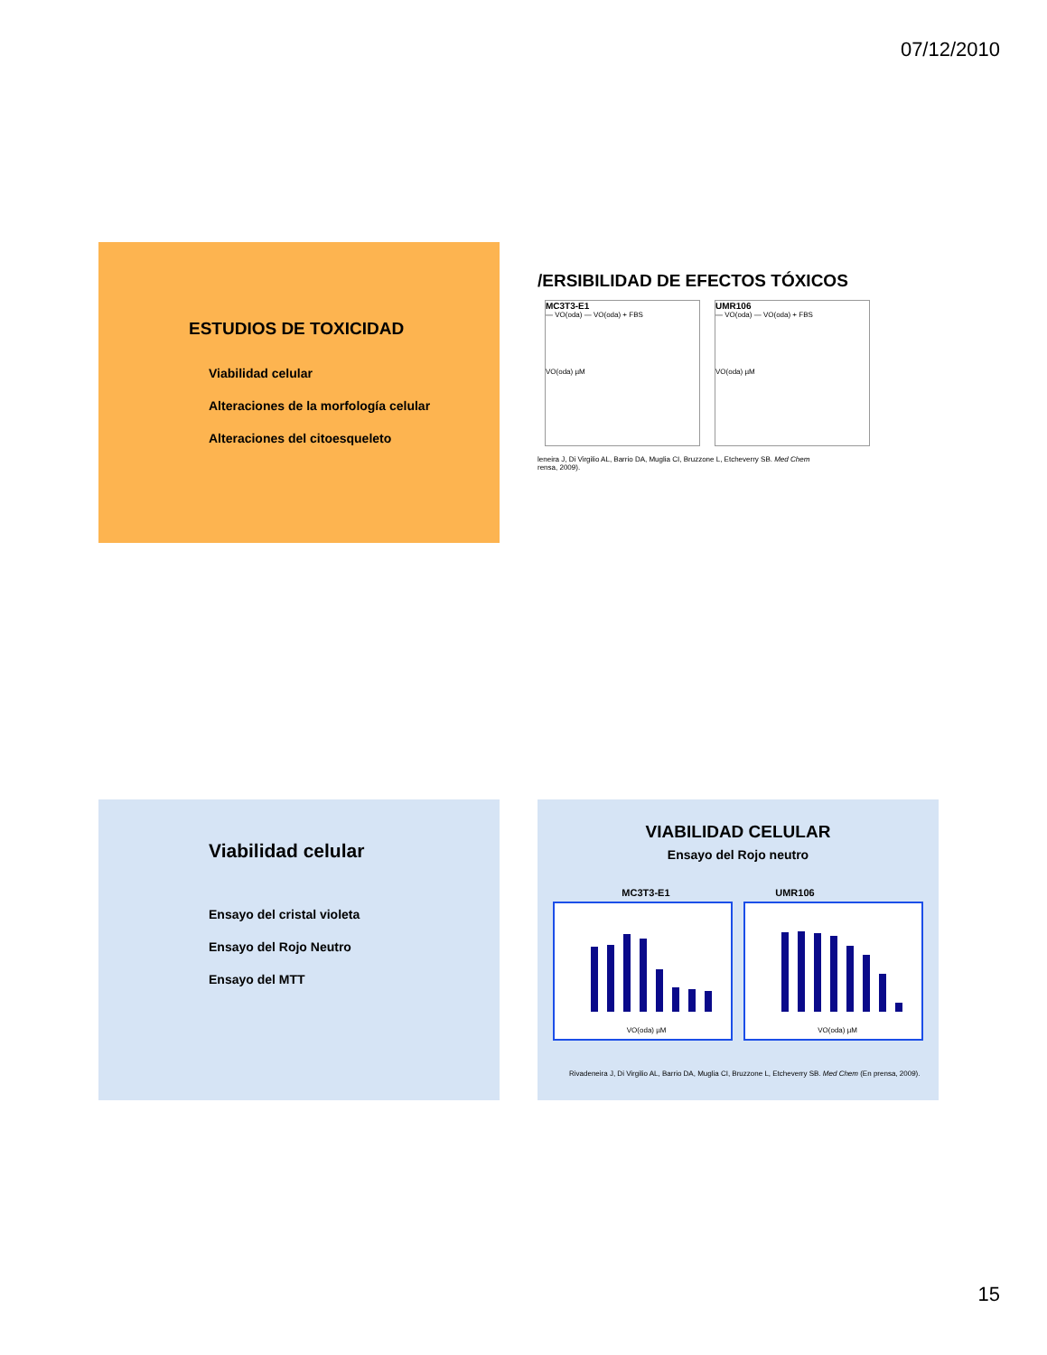07/12/2010
ESTUDIOS DE TOXICIDAD
Viabilidad celular
Alteraciones de la morfología celular
Alteraciones del citoesqueleto
/ERSIBILIDAD DE EFECTOS TÓXICOS
MC3T3-E1
— VO(oda) — VO(oda) + FBS
VO(oda) µM
UMR106
— VO(oda) — VO(oda) + FBS
VO(oda) µM
leneira J, Di Virgilio AL, Barrio DA, Muglia CI, Bruzzone L, Etcheverry SB. Med Chem
rensa, 2009).
Viabilidad celular
Ensayo del cristal violeta
Ensayo del Rojo Neutro
Ensayo del MTT
VIABILIDAD CELULAR
Ensayo del Rojo neutro
MC3T3-E1 UMR106
VO(oda) µM VO(oda) µM
Rivadeneira J, Di Virgilio AL, Barrio DA, Muglia CI, Bruzzone L, Etcheverry SB. Med Chem (En prensa, 2009).
15